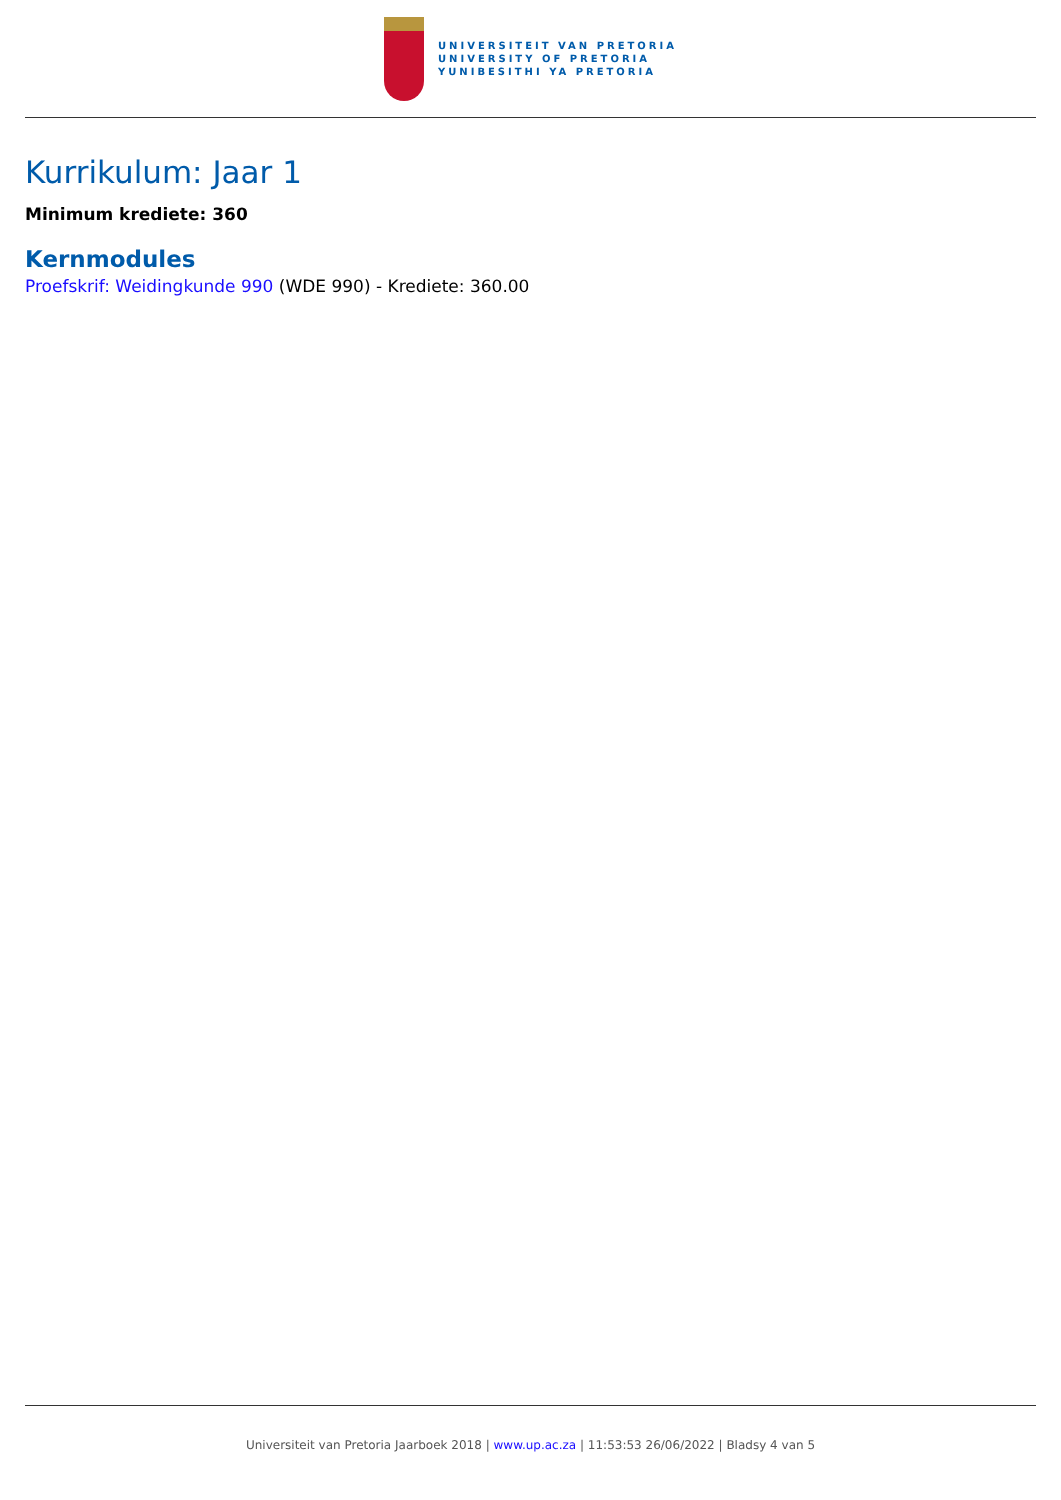UNIVERSITEIT VAN PRETORIA
UNIVERSITY OF PRETORIA
YUNIBESITHI YA PRETORIA
Kurrikulum: Jaar 1
Minimum krediete: 360
Kernmodules
Proefskrif: Weidingkunde 990 (WDE 990) - Krediete: 360.00
Universiteit van Pretoria Jaarboek 2018 | www.up.ac.za | 11:53:53 26/06/2022 | Bladsy 4 van 5